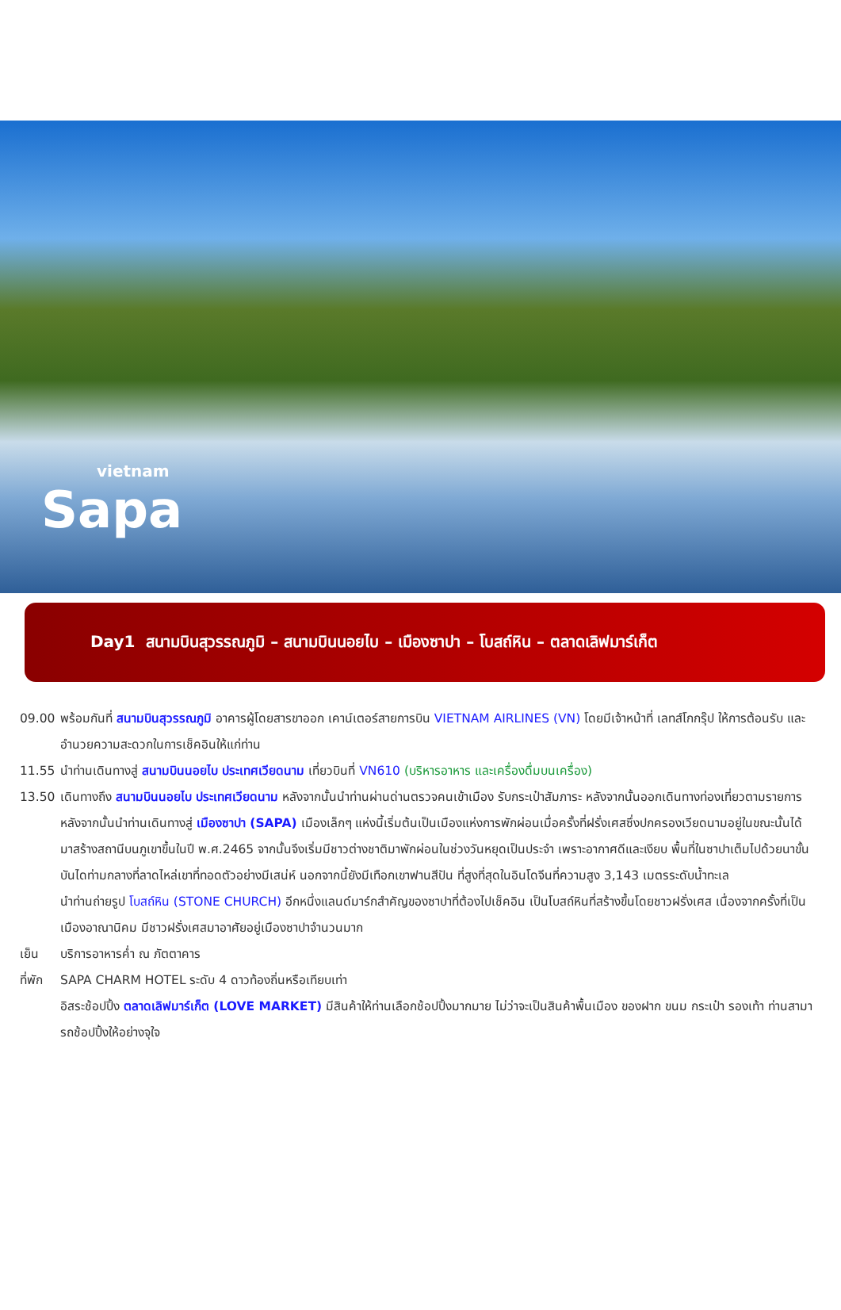vietnam
Sapa
Day1 สนามบินสุวรรณภูมิ – สนามบินนอยไบ – เมืองซาปา – โบสถ์หิน – ตลาดเลิฟมาร์เก็ต
09.00 พร้อมกันที่ สนามบินสุวรรณภูมิ อาคารผู้โดยสารขาออก เคาน์เตอร์สายการบิน VIETNAM AIRLINES (VN) โดยมีเจ้าหน้าที่ เลทส์โกกรุ๊ป ให้การต้อนรับ และ อำนวยความสะดวกในการเช็คอินให้แก่ท่าน
11.55 นำท่านเดินทางสู่ สนามบินนอยไบ ประเทศเวียดนาม เที่ยวบินที่ VN610 (บริหารอาหาร และเครื่องดื่มบนเครื่อง)
13.50 เดินทางถึง สนามบินนอยไบ ประเทศเวียดนาม หลังจากนั้นนำท่านผ่านด่านตรวจคนเข้าเมือง รับกระเป๋าสัมภาระ หลังจากนั้นออกเดินทางท่องเที่ยวตามรายการ
หลังจากนั้นนำท่านเดินทางสู่ เมืองซาปา (SAPA) เมืองเล็กๆ แห่งนี้เริ่มต้นเป็นเมืองแห่งการพักผ่อนเมื่อครั้งที่ฝรั่งเศสซึ่งปกครองเวียดนามอยู่ในขณะนั้นได้มาสร้างสถานีบนภูเขาขึ้นในปี พ.ศ.2465 จากนั้นจึงเริ่มมีชาวต่างชาติมาพักผ่อนในช่วงวันหยุดเป็นประจำ เพราะอากาศดีและเงียบ พื้นที่ในซาปาเต็มไปด้วยนาขั้นบันไดท่ามกลางที่ลาดไหล่เขาที่ทอดตัวอย่างมีเสน่ห์ นอกจากนี้ยังมีเทือกเขาฟานสีปัน ที่สูงที่สุดในอินโดจีนที่ความสูง 3,143 เมตรระดับน้ำทะเล
นำท่านถ่ายรูป โบสถ์หิน (STONE CHURCH) อีกหนึ่งแลนด์มาร์กสำคัญของซาปาที่ต้องไปเช็คอิน เป็นโบสถ์หินที่สร้างขึ้นโดยชาวฝรั่งเศส เนื่องจากครั้งที่เป็นเมืองอาณานิคม มีชาวฝรั่งเศสมาอาศัยอยู่เมืองซาปาจำนวนมาก
เย็น บริการอาหารค่ำ ณ ภัตตาคาร
ที่พัก
SAPA CHARM HOTEL ระดับ 4 ดาวท้องถิ่นหรือเทียบเท่า
อิสระช้อปปิ้ง ตลาดเลิฟมาร์เก็ต (LOVE MARKET) มีสินค้าให้ท่านเลือกช้อปปิ้งมากมาย ไม่ว่าจะเป็นสินค้าพื้นเมือง ของฝาก ขนม กระเป๋า รองเท้า ท่านสามารถช้อปปิ้งให้อย่างจุใจ